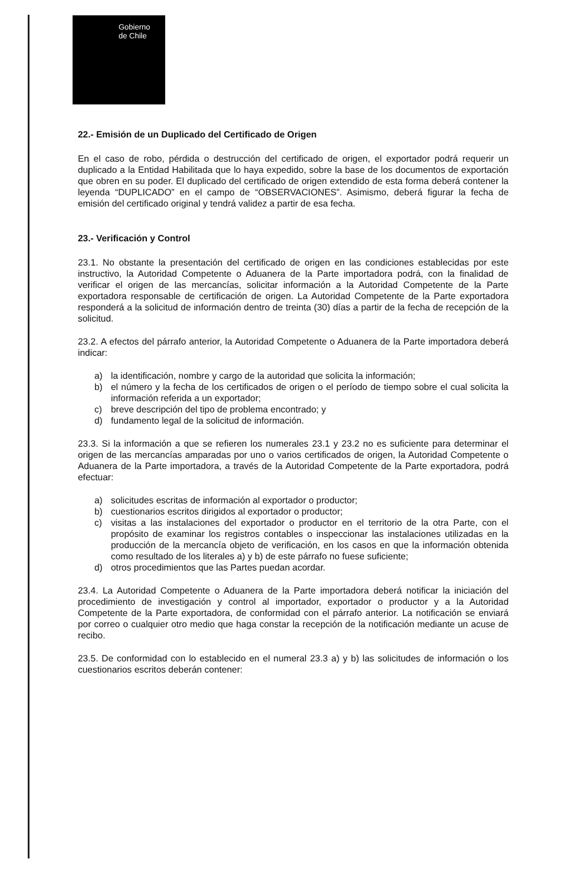Gobierno
de Chile
22.- Emisión de un Duplicado del Certificado de Origen
En el caso de robo, pérdida o destrucción del certificado de origen, el exportador podrá requerir un duplicado a la Entidad Habilitada que lo haya expedido, sobre la base de los documentos de exportación que obren en su poder. El duplicado del certificado de origen extendido de esta forma deberá contener la leyenda “DUPLICADO” en el campo de “OBSERVACIONES”. Asimismo, deberá figurar la fecha de emisión del certificado original y tendrá validez a partir de esa fecha.
23.- Verificación y Control
23.1. No obstante la presentación del certificado de origen en las condiciones establecidas por este instructivo, la Autoridad Competente o Aduanera de la Parte importadora podrá, con la finalidad de verificar el origen de las mercancías, solicitar información a la Autoridad Competente de la Parte exportadora responsable de certificación de origen. La Autoridad Competente de la Parte exportadora responderá a la solicitud de información dentro de treinta (30) días a partir de la fecha de recepción de la solicitud.
23.2. A efectos del párrafo anterior, la Autoridad Competente o Aduanera de la Parte importadora deberá indicar:
a) la identificación, nombre y cargo de la autoridad que solicita la información;
b) el número y la fecha de los certificados de origen o el período de tiempo sobre el cual solicita la información referida a un exportador;
c) breve descripción del tipo de problema encontrado; y
d) fundamento legal de la solicitud de información.
23.3. Si la información a que se refieren los numerales 23.1 y 23.2 no es suficiente para determinar el origen de las mercancías amparadas por uno o varios certificados de origen, la Autoridad Competente o Aduanera de la Parte importadora, a través de la Autoridad Competente de la Parte exportadora, podrá efectuar:
a) solicitudes escritas de información al exportador o productor;
b) cuestionarios escritos dirigidos al exportador o productor;
c) visitas a las instalaciones del exportador o productor en el territorio de la otra Parte, con el propósito de examinar los registros contables o inspeccionar las instalaciones utilizadas en la producción de la mercancía objeto de verificación, en los casos en que la información obtenida como resultado de los literales a) y b) de este párrafo no fuese suficiente;
d) otros procedimientos que las Partes puedan acordar.
23.4. La Autoridad Competente o Aduanera de la Parte importadora deberá notificar la iniciación del procedimiento de investigación y control al importador, exportador o productor y a la Autoridad Competente de la Parte exportadora, de conformidad con el párrafo anterior. La notificación se enviará por correo o cualquier otro medio que haga constar la recepción de la notificación mediante un acuse de recibo.
23.5. De conformidad con lo establecido en el numeral 23.3 a) y b) las solicitudes de información o los cuestionarios escritos deberán contener: